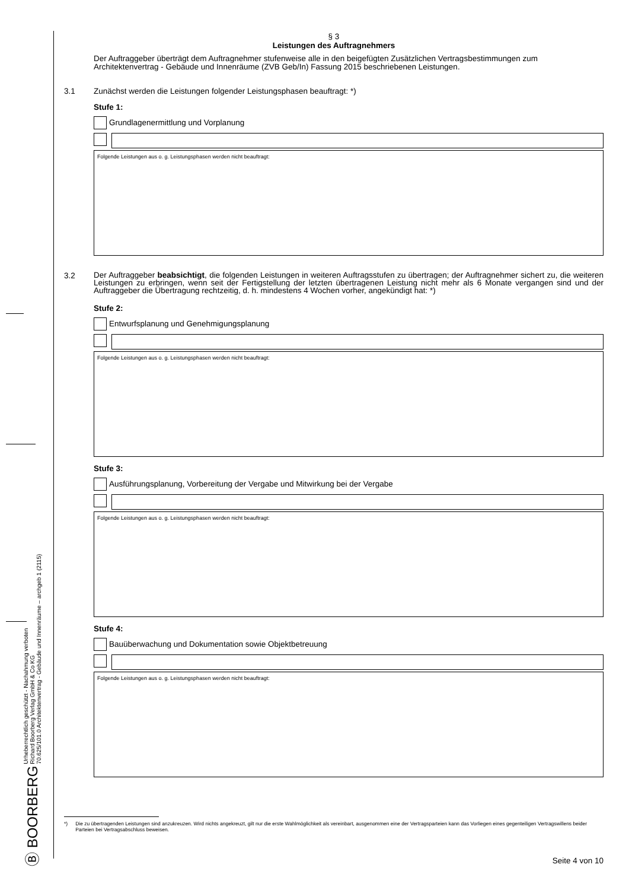Ⓑ BOORBERG Urheberrechtlich geschützt - Nachahmung verboten
Richard Boorberg Verlag GmbH & Co KG
70.625/101.0 Architektenvertrag - Gebäude und Innenräume – archgeb 1 (2115)
§ 3
Leistungen des Auftragnehmers
Der Auftraggeber überträgt dem Auftragnehmer stufenweise alle in den beigefügten Zusätzlichen Vertragsbestimmungen zum Architektenvertrag - Gebäude und Innenräume (ZVB Geb/In) Fassung 2015 beschriebenen Leistungen.
3.1 Zunächst werden die Leistungen folgender Leistungsphasen beauftragt: *)
Stufe 1:
Grundlagenermittlung und Vorplanung
Folgende Leistungen aus o. g. Leistungsphasen werden nicht beauftragt:
3.2 Der Auftraggeber beabsichtigt, die folgenden Leistungen in weiteren Auftragsstufen zu übertragen; der Auftragnehmer sichert zu, die weiteren Leistungen zu erbringen, wenn seit der Fertigstellung der letzten übertragenen Leistung nicht mehr als 6 Monate vergangen sind und der Auftraggeber die Übertragung rechtzeitig, d. h. mindestens 4 Wochen vorher, angekündigt hat: *)
Stufe 2:
Entwurfsplanung und Genehmigungsplanung
Folgende Leistungen aus o. g. Leistungsphasen werden nicht beauftragt:
Stufe 3:
Ausführungsplanung, Vorbereitung der Vergabe und Mitwirkung bei der Vergabe
Folgende Leistungen aus o. g. Leistungsphasen werden nicht beauftragt:
Stufe 4:
Bauüberwachung und Dokumentation sowie Objektbetreuung
Folgende Leistungen aus o. g. Leistungsphasen werden nicht beauftragt:
*) Die zu übertragenden Leistungen sind anzukreuzen. Wird nichts angekreuzt, gilt nur die erste Wahlmöglichkeit als vereinbart, ausgenommen eine der Vertragsparteien kann das Vorliegen eines gegenteiligen Vertragswillens beider Parteien bei Vertragsabschluss beweisen.
Seite 4 von 10